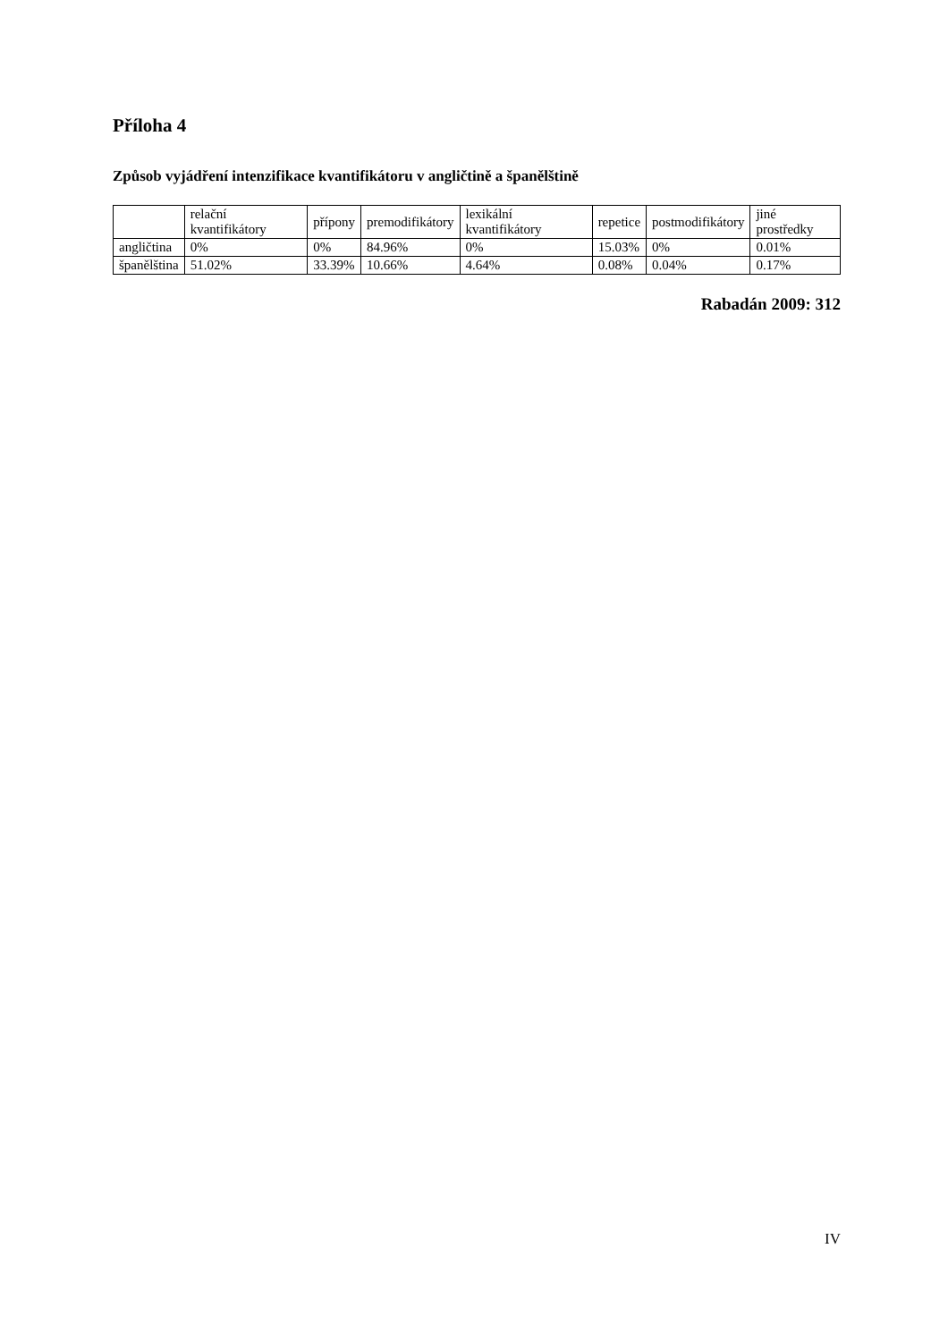Příloha 4
Způsob vyjádření intenzifikace kvantifikátoru v angličtině a španělštině
| | relační kvantifikátory | přípony | premodifikátory | lexikální kvantifikátory | repetice | postmodifikátory | jiné prostředky |
| --- | --- | --- | --- | --- | --- | --- | --- |
| angličtina | 0% | 0% | 84.96% | 0% | 15.03% | 0% | 0.01% |
| španělština | 51.02% | 33.39% | 10.66% | 4.64% | 0.08% | 0.04% | 0.17% |
Rabadán 2009: 312
IV